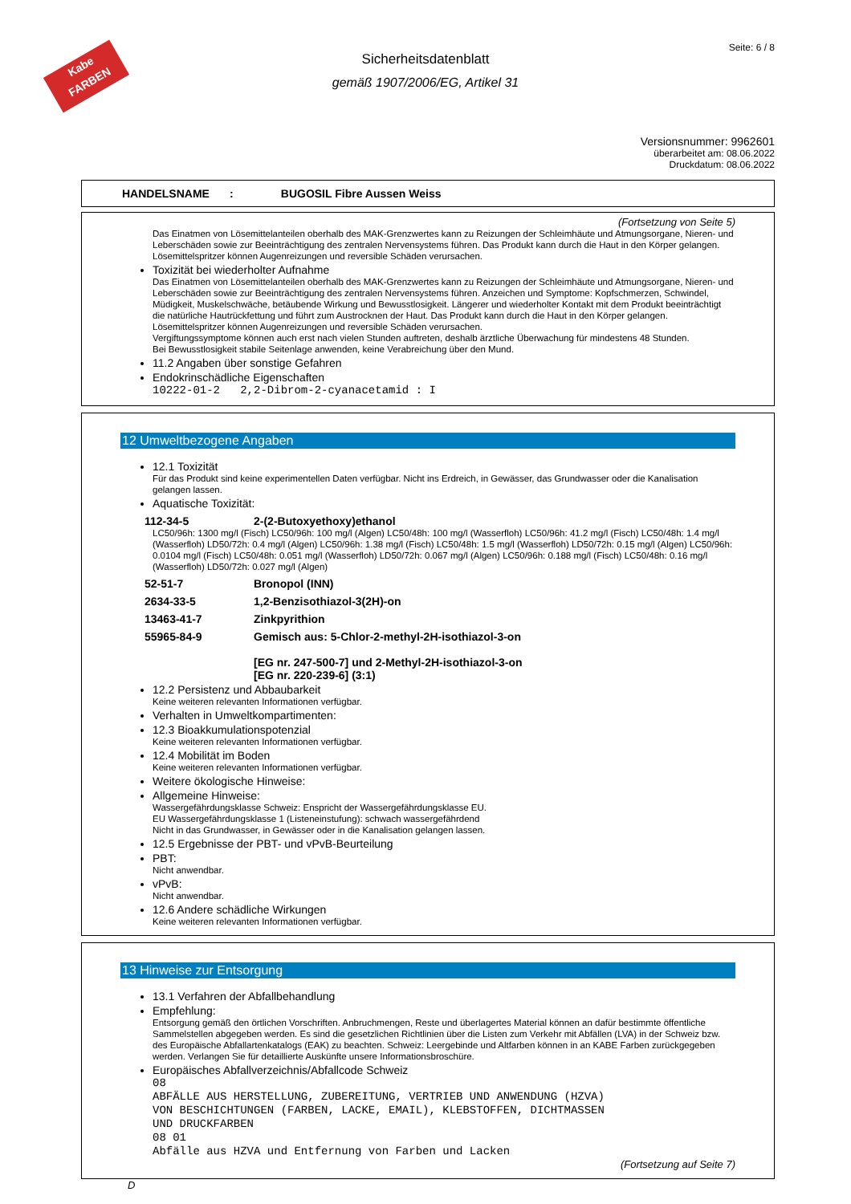Kabe
FARBEN
Seite: 6 / 8
Sicherheitsdatenblatt
gemäß 1907/2006/EG, Artikel 31
Versionsnummer: 9962601
überarbeitet am: 08.06.2022
Druckdatum: 08.06.2022
HANDELSNAME : BUGOSIL Fibre Aussen Weiss
(Fortsetzung von Seite 5)
Das Einatmen von Lösemittelanteilen oberhalb des MAK-Grenzwertes kann zu Reizungen der Schleimhäute und Atmungsorgane, Nieren- und Leberschäden sowie zur Beeinträchtigung des zentralen Nervensystems führen. Das Produkt kann durch die Haut in den Körper gelangen. Lösemittelspritzer können Augenreizungen und reversible Schäden verursachen.
Toxizität bei wiederholter Aufnahme
Das Einatmen von Lösemittelanteilen oberhalb des MAK-Grenzwertes kann zu Reizungen der Schleimhäute und Atmungsorgane, Nieren- und Leberschäden sowie zur Beeinträchtigung des zentralen Nervensystems führen. Anzeichen und Symptome: Kopfschmerzen, Schwindel, Müdigkeit, Muskelschwäche, betäubende Wirkung und Bewusstlosigkeit. Längerer und wiederholter Kontakt mit dem Produkt beeinträchtigt die natürliche Hautrückfettung und führt zum Austrocknen der Haut. Das Produkt kann durch die Haut in den Körper gelangen. Lösemittelspritzer können Augenreizungen und reversible Schäden verursachen.
Vergiftungssymptome können auch erst nach vielen Stunden auftreten, deshalb ärztliche Überwachung für mindestens 48 Stunden.
Bei Bewusstlosigkeit stabile Seitenlage anwenden, keine Verabreichung über den Mund.
11.2 Angaben über sonstige Gefahren
Endokrinschädliche Eigenschaften
10222-01-2 2,2-Dibrom-2-cyanacetamid : I
12 Umweltbezogene Angaben
12.1 Toxizität
Für das Produkt sind keine experimentellen Daten verfügbar. Nicht ins Erdreich, in Gewässer, das Grundwasser oder die Kanalisation gelangen lassen.
Aquatische Toxizität:
112-34-5 2-(2-Butoxyethoxy)ethanol
LC50/96h: 1300 mg/l (Fisch) LC50/96h: 100 mg/l (Algen) LC50/48h: 100 mg/l (Wasserfloh) LC50/96h: 41.2 mg/l (Fisch) LC50/48h: 1.4 mg/l (Wasserfloh) LD50/72h: 0.4 mg/l (Algen) LC50/96h: 1.38 mg/l (Fisch) LC50/48h: 1.5 mg/l (Wasserfloh) LD50/72h: 0.15 mg/l (Algen) LC50/96h: 0.0104 mg/l (Fisch) LC50/48h: 0.051 mg/l (Wasserfloh) LD50/72h: 0.067 mg/l (Algen) LC50/96h: 0.188 mg/l (Fisch) LC50/48h: 0.16 mg/l (Wasserfloh) LD50/72h: 0.027 mg/l (Algen)
52-51-7 Bronopol (INN)
2634-33-5 1,2-Benzisothiazol-3(2H)-on
13463-41-7 Zinkpyrithion
55965-84-9 Gemisch aus: 5-Chlor-2-methyl-2H-isothiazol-3-on
[EG nr. 247-500-7] und 2-Methyl-2H-isothiazol-3-on
[EG nr. 220-239-6] (3:1)
12.2 Persistenz und Abbaubarkeit
Keine weiteren relevanten Informationen verfügbar.
Verhalten in Umweltkompartimenten:
12.3 Bioakkumulationspotenzial
Keine weiteren relevanten Informationen verfügbar.
12.4 Mobilität im Boden
Keine weiteren relevanten Informationen verfügbar.
Weitere ökologische Hinweise:
Allgemeine Hinweise:
Wassergefährdungsklasse Schweiz: Enspricht der Wassergefährdungsklasse EU.
EU Wassergefährdungsklasse 1 (Listeneinstufung): schwach wassergefährdend
Nicht in das Grundwasser, in Gewässer oder in die Kanalisation gelangen lassen.
12.5 Ergebnisse der PBT- und vPvB-Beurteilung
PBT:
Nicht anwendbar.
vPvB:
Nicht anwendbar.
12.6 Andere schädliche Wirkungen
Keine weiteren relevanten Informationen verfügbar.
13 Hinweise zur Entsorgung
13.1 Verfahren der Abfallbehandlung
Empfehlung:
Entsorgung gemäß den örtlichen Vorschriften. Anbruchmengen, Reste und überlagertes Material können an dafür bestimmte öffentliche Sammelstellen abgegeben werden. Es sind die gesetzlichen Richtlinien über die Listen zum Verkehr mit Abfällen (LVA) in der Schweiz bzw. des Europäische Abfallartenkatalogs (EAK) zu beachten. Schweiz: Leergebinde und Altfarben können in an KABE Farben zurückgegeben werden. Verlangen Sie für detaillierte Auskünfte unsere Informationsbroschüre.
Europäisches Abfallverzeichnis/Abfallcode Schweiz
08
ABFÄLLE AUS HERSTELLUNG, ZUBEREITUNG, VERTRIEB UND ANWENDUNG (HZVA)
VON BESCHICHTUNGEN (FARBEN, LACKE, EMAIL), KLEBSTOFFEN, DICHTMASSEN
UND DRUCKFARBEN
08 01
Abfälle aus HZVA und Entfernung von Farben und Lacken
(Fortsetzung auf Seite 7)
D